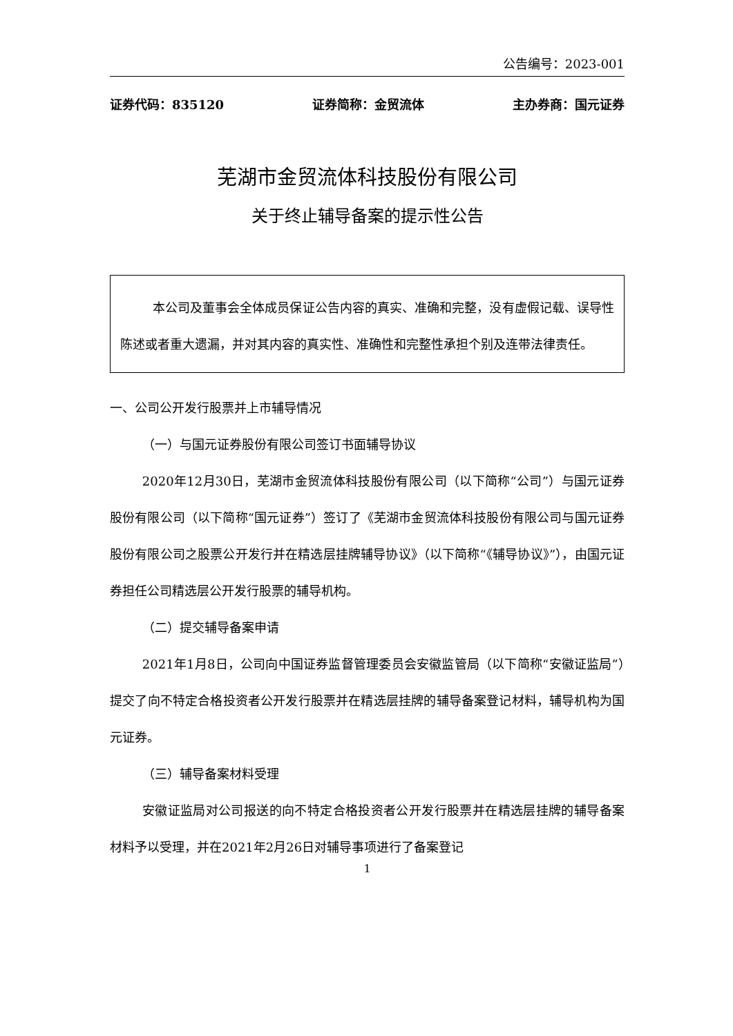公告编号：2023-001
证券代码：835120 证券简称：金贸流体 主办券商：国元证券
芜湖市金贸流体科技股份有限公司
关于终止辅导备案的提示性公告
本公司及董事会全体成员保证公告内容的真实、准确和完整，没有虚假记载、误导性陈述或者重大遗漏，并对其内容的真实性、准确性和完整性承担个别及连带法律责任。
一、公司公开发行股票并上市辅导情况
（一）与国元证券股份有限公司签订书面辅导协议
2020年12月30日，芜湖市金贸流体科技股份有限公司（以下简称“公司”）与国元证券股份有限公司（以下简称“国元证券”）签订了《芜湖市金贸流体科技股份有限公司与国元证券股份有限公司之股票公开发行并在精选层挂牌辅导协议》（以下简称“《辅导协议》”），由国元证券担任公司精选层公开发行股票的辅导机构。
（二）提交辅导备案申请
2021年1月8日，公司向中国证券监督管理委员会安徽监管局（以下简称“安徽证监局”）提交了向不特定合格投资者公开发行股票并在精选层挂牌的辅导备案登记材料，辅导机构为国元证券。
（三）辅导备案材料受理
安徽证监局对公司报送的向不特定合格投资者公开发行股票并在精选层挂牌的辅导备案材料予以受理，并在2021年2月26日对辅导事项进行了备案登记
1